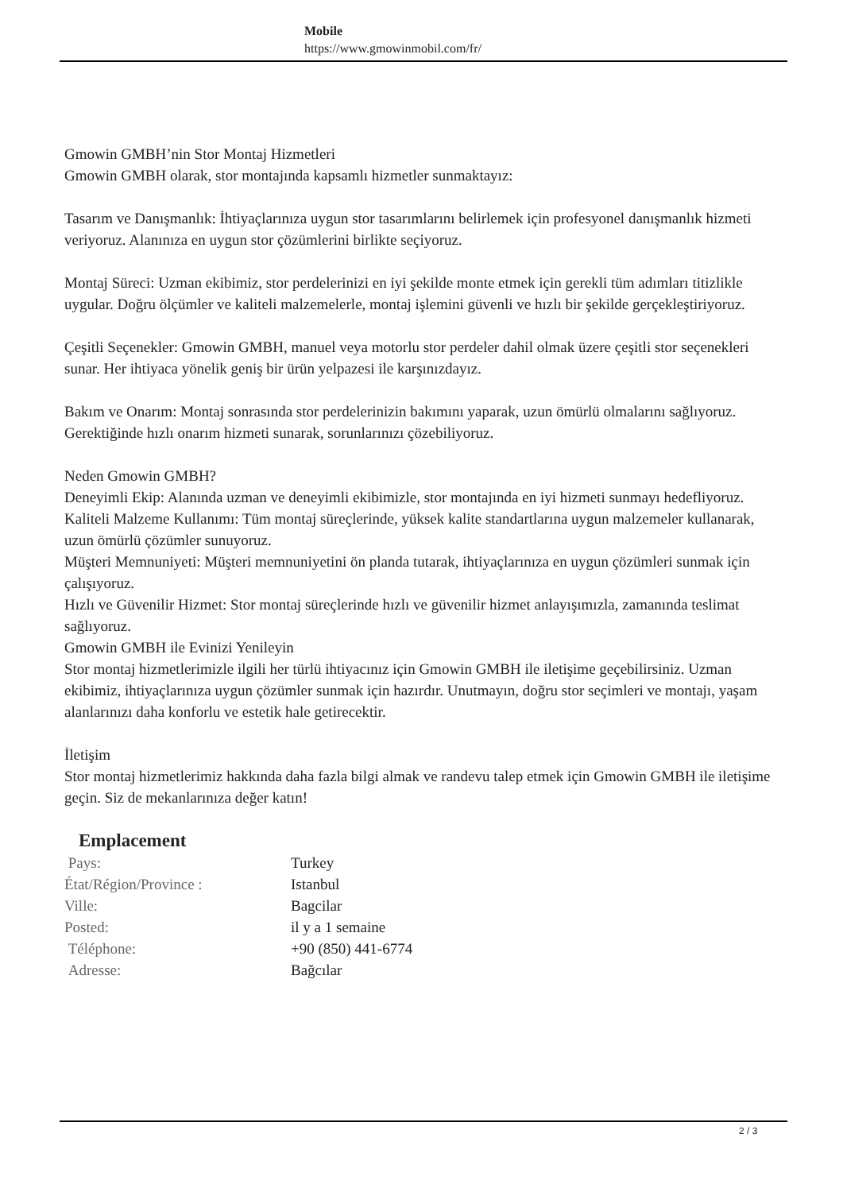Mobile
https://www.gmowinmobil.com/fr/
Gmowin GMBH’nin Stor Montaj Hizmetleri
Gmowin GMBH olarak, stor montajında kapsamlı hizmetler sunmaktayız:
Tasarım ve Danışmanlık: İhtiyaçlarınıza uygun stor tasarımlarını belirlemek için profesyonel danışmanlık hizmeti veriyoruz. Alanınıza en uygun stor çözümlerini birlikte seçiyoruz.
Montaj Süreci: Uzman ekibimiz, stor perdelerinizi en iyi şekilde monte etmek için gerekli tüm adımları titizlikle uygular. Doğru ölçümler ve kaliteli malzemelerle, montaj işlemini güvenli ve hızlı bir şekilde gerçekleştiriyoruz.
Çeşitli Seçenekler: Gmowin GMBH, manuel veya motorlu stor perdeler dahil olmak üzere çeşitli stor seçenekleri sunar. Her ihtiyaca yönelik geniş bir ürün yelpazesi ile karşınızdayız.
Bakım ve Onarım: Montaj sonrasında stor perdelerinizin bakımını yaparak, uzun ömürlü olmalarını sağlıyoruz. Gerektiğinde hızlı onarım hizmeti sunarak, sorunlarınızı çözebiliyoruz.
Neden Gmowin GMBH?
Deneyimli Ekip: Alanında uzman ve deneyimli ekibimizle, stor montajında en iyi hizmeti sunmayı hedefliyoruz.
Kaliteli Malzeme Kullanımı: Tüm montaj süreçlerinde, yüksek kalite standartlarına uygun malzemeler kullanarak, uzun ömürlü çözümler sunuyoruz.
Müşteri Memnuniyeti: Müşteri memnuniyetini ön planda tutarak, ihtiyaçlarınıza en uygun çözümleri sunmak için çalışıyoruz.
Hızlı ve Güvenilir Hizmet: Stor montaj süreçlerinde hızlı ve güvenilir hizmet anlayışımızla, zamanında teslimat sağlıyoruz.
Gmowin GMBH ile Evinizi Yenileyin
Stor montaj hizmetlerimizle ilgili her türlü ihtiyacınız için Gmowin GMBH ile iletişime geçebilirsiniz. Uzman ekibimiz, ihtiyaçlarınıza uygun çözümler sunmak için hazırdır. Unutmayın, doğru stor seçimleri ve montajı, yaşam alanlarınızı daha konforlu ve estetik hale getirecektir.
İletişim
Stor montaj hizmetlerimiz hakkında daha fazla bilgi almak ve randevu talep etmek için Gmowin GMBH ile iletişime geçin. Siz de mekanlarınıza değer katın!
Emplacement
| Pays: | Turkey |
| État/Région/Province : | Istanbul |
| Ville: | Bagcilar |
| Posted: | il y a 1 semaine |
| Téléphone: | +90 (850) 441-6774 |
| Adresse: | Bağcılar |
2 / 3